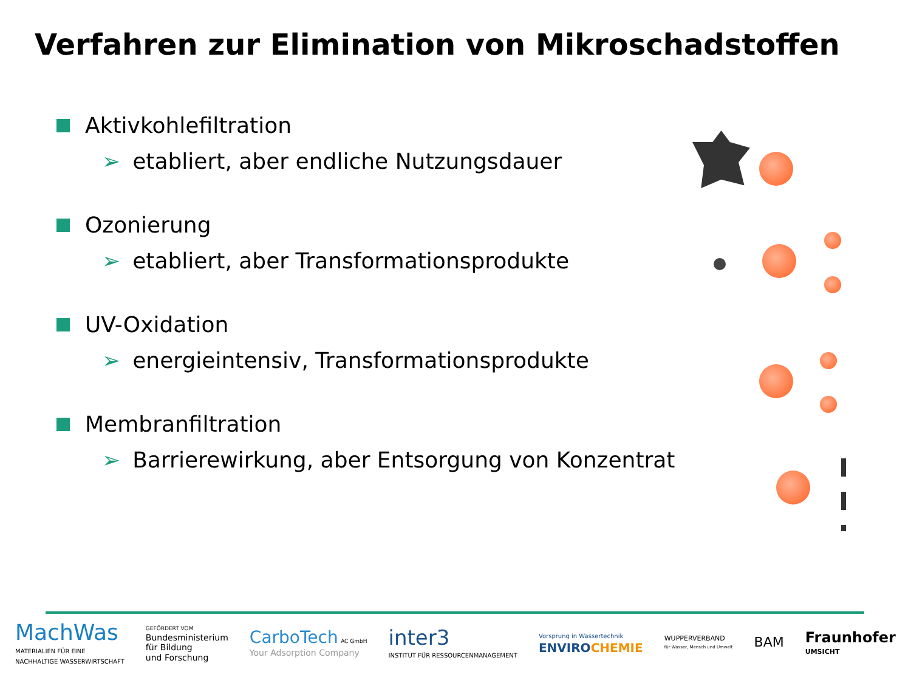Verfahren zur Elimination von Mikroschadstoffen
Aktivkohlefiltration
➢ etabliert, aber endliche Nutzungsdauer
Ozonierung
➢ etabliert, aber Transformationsprodukte
UV-Oxidation
➢ energieintensiv, Transformationsprodukte
Membranfiltration
➢ Barrierewirkung, aber Entsorgung von Konzentrat
MachWas
MATERIALIEN FÜR EINE
NACHHALTIGE WASSERWIRTSCHAFT
GEFÖRDERT VOM
Bundesministerium
für Bildung
und Forschung
CarboTech AC GmbH
Your Adsorption Company
inter3
INSTITUT FÜR RESSOURCENMANAGEMENT
Vorsprung in Wassertechnik
ENVIROCHEMIE
WUPPERVERBAND
für Wasser, Mensch und Umwelt
BAM
Fraunhofer
UMSICHT